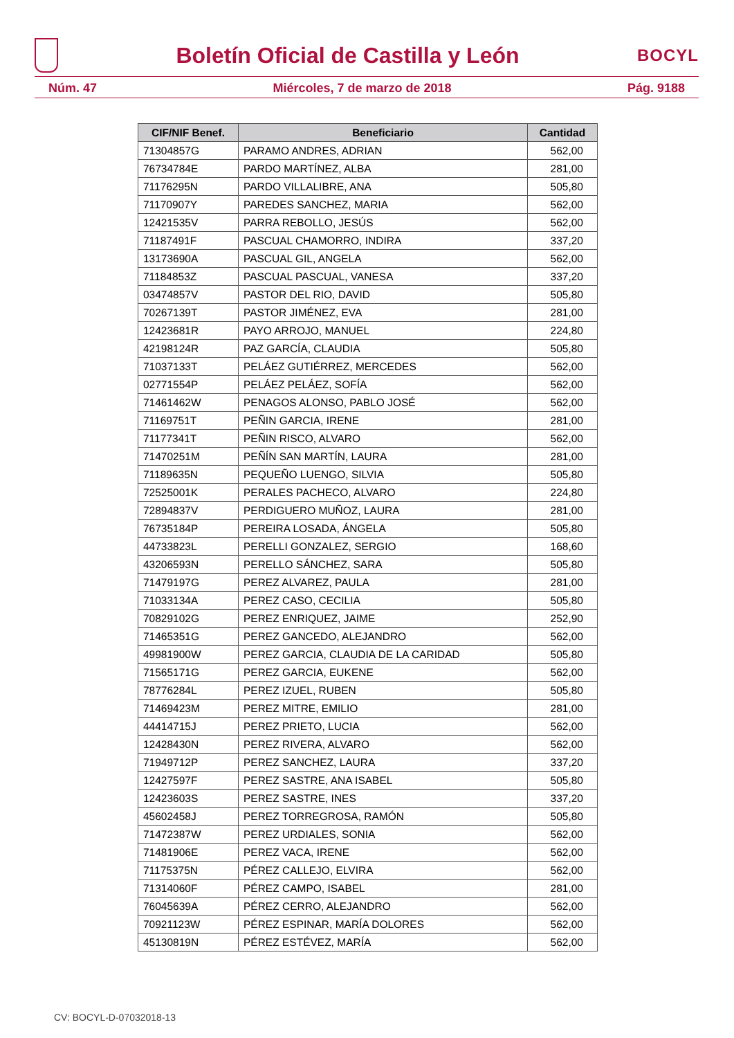Boletín Oficial de Castilla y León
BOCYL
Núm. 47 Miércoles, 7 de marzo de 2018 Pág. 9188
| CIF/NIF Benef. | Beneficiario | Cantidad |
| --- | --- | --- |
| 71304857G | PARAMO ANDRES, ADRIAN | 562,00 |
| 76734784E | PARDO MARTÍNEZ, ALBA | 281,00 |
| 71176295N | PARDO VILLALIBRE, ANA | 505,80 |
| 71170907Y | PAREDES SANCHEZ, MARIA | 562,00 |
| 12421535V | PARRA REBOLLO, JESÚS | 562,00 |
| 71187491F | PASCUAL CHAMORRO, INDIRA | 337,20 |
| 13173690A | PASCUAL GIL, ANGELA | 562,00 |
| 71184853Z | PASCUAL PASCUAL, VANESA | 337,20 |
| 03474857V | PASTOR DEL RIO, DAVID | 505,80 |
| 70267139T | PASTOR JIMÉNEZ, EVA | 281,00 |
| 12423681R | PAYO ARROJO, MANUEL | 224,80 |
| 42198124R | PAZ GARCÍA, CLAUDIA | 505,80 |
| 71037133T | PELÁEZ GUTIÉRREZ, MERCEDES | 562,00 |
| 02771554P | PELÁEZ PELÁEZ, SOFÍA | 562,00 |
| 71461462W | PENAGOS ALONSO, PABLO JOSÉ | 562,00 |
| 71169751T | PEÑIN GARCIA, IRENE | 281,00 |
| 71177341T | PEÑIN RISCO, ALVARO | 562,00 |
| 71470251M | PEÑÍN SAN MARTÍN, LAURA | 281,00 |
| 71189635N | PEQUEÑO LUENGO, SILVIA | 505,80 |
| 72525001K | PERALES PACHECO, ALVARO | 224,80 |
| 72894837V | PERDIGUERO MUÑOZ, LAURA | 281,00 |
| 76735184P | PEREIRA LOSADA, ÁNGELA | 505,80 |
| 44733823L | PERELLI GONZALEZ, SERGIO | 168,60 |
| 43206593N | PERELLO SÁNCHEZ, SARA | 505,80 |
| 71479197G | PEREZ ALVAREZ, PAULA | 281,00 |
| 71033134A | PEREZ CASO, CECILIA | 505,80 |
| 70829102G | PEREZ ENRIQUEZ, JAIME | 252,90 |
| 71465351G | PEREZ GANCEDO, ALEJANDRO | 562,00 |
| 49981900W | PEREZ GARCIA, CLAUDIA DE LA CARIDAD | 505,80 |
| 71565171G | PEREZ GARCIA, EUKENE | 562,00 |
| 78776284L | PEREZ IZUEL, RUBEN | 505,80 |
| 71469423M | PEREZ MITRE, EMILIO | 281,00 |
| 44414715J | PEREZ PRIETO, LUCIA | 562,00 |
| 12428430N | PEREZ RIVERA, ALVARO | 562,00 |
| 71949712P | PEREZ SANCHEZ, LAURA | 337,20 |
| 12427597F | PEREZ SASTRE, ANA ISABEL | 505,80 |
| 12423603S | PEREZ SASTRE, INES | 337,20 |
| 45602458J | PEREZ TORREGROSA, RAMÓN | 505,80 |
| 71472387W | PEREZ URDIALES, SONIA | 562,00 |
| 71481906E | PEREZ VACA, IRENE | 562,00 |
| 71175375N | PÉREZ CALLEJO, ELVIRA | 562,00 |
| 71314060F | PÉREZ CAMPO, ISABEL | 281,00 |
| 76045639A | PÉREZ CERRO, ALEJANDRO | 562,00 |
| 70921123W | PÉREZ ESPINAR, MARÍA DOLORES | 562,00 |
| 45130819N | PÉREZ ESTÉVEZ, MARÍA | 562,00 |
CV: BOCYL-D-07032018-13